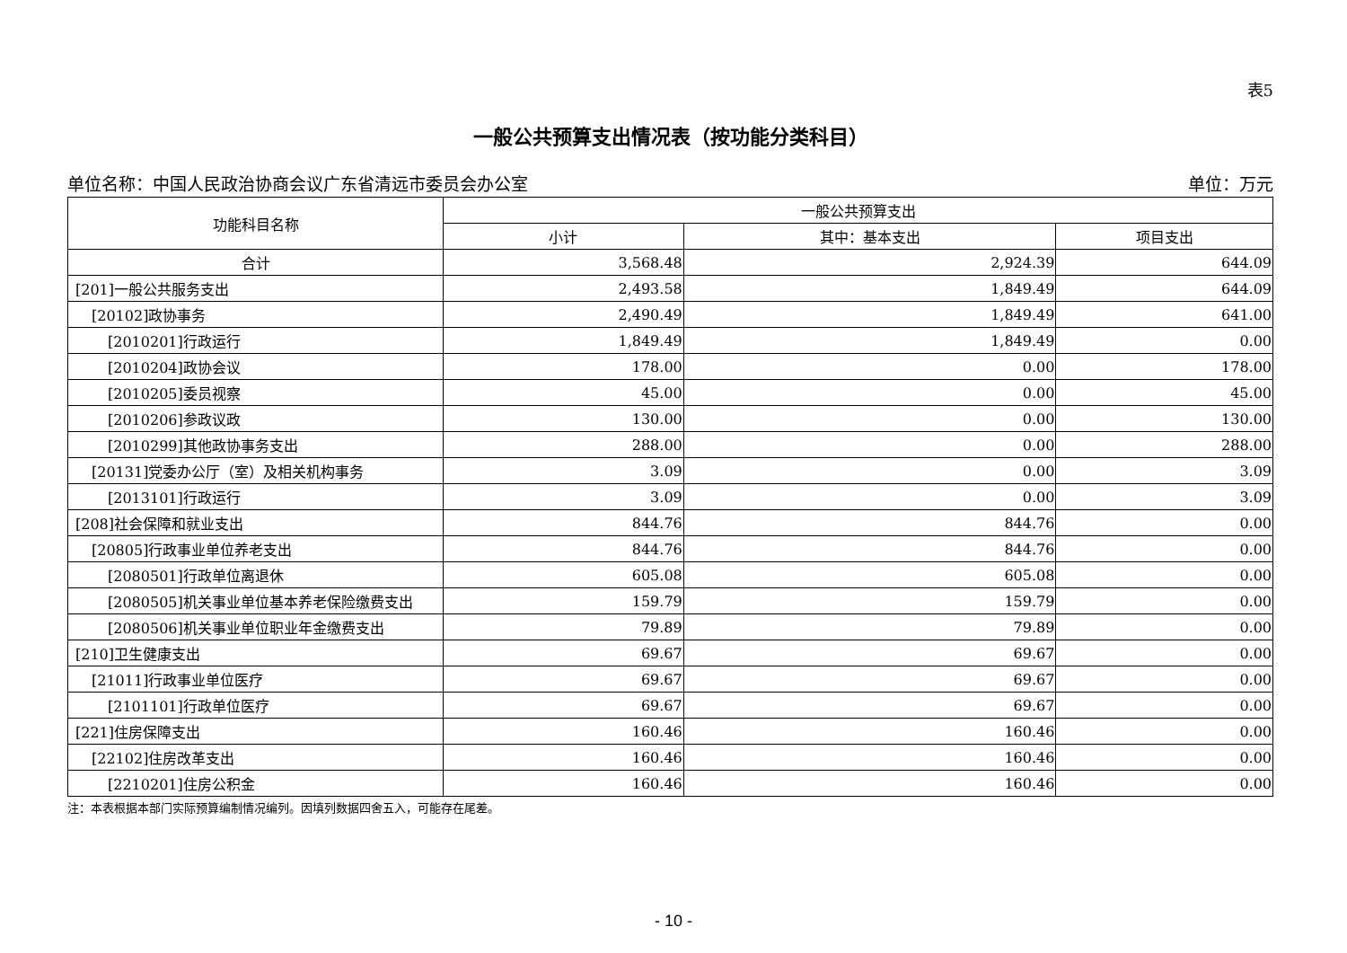表5
一般公共预算支出情况表（按功能分类科目）
单位名称：中国人民政治协商会议广东省清远市委员会办公室 单位：万元
| 功能科目名称 | 一般公共预算支出 | | |
| --- | --- | --- | --- |
| | 小计 | 其中：基本支出 | 项目支出 |
| 合计 | 3,568.48 | 2,924.39 | 644.09 |
| [201]一般公共服务支出 | 2,493.58 | 1,849.49 | 644.09 |
| [20102]政协事务 | 2,490.49 | 1,849.49 | 641.00 |
| [2010201]行政运行 | 1,849.49 | 1,849.49 | 0.00 |
| [2010204]政协会议 | 178.00 | 0.00 | 178.00 |
| [2010205]委员视察 | 45.00 | 0.00 | 45.00 |
| [2010206]参政议政 | 130.00 | 0.00 | 130.00 |
| [2010299]其他政协事务支出 | 288.00 | 0.00 | 288.00 |
| [20131]党委办公厅（室）及相关机构事务 | 3.09 | 0.00 | 3.09 |
| [2013101]行政运行 | 3.09 | 0.00 | 3.09 |
| [208]社会保障和就业支出 | 844.76 | 844.76 | 0.00 |
| [20805]行政事业单位养老支出 | 844.76 | 844.76 | 0.00 |
| [2080501]行政单位离退休 | 605.08 | 605.08 | 0.00 |
| [2080505]机关事业单位基本养老保险缴费支出 | 159.79 | 159.79 | 0.00 |
| [2080506]机关事业单位职业年金缴费支出 | 79.89 | 79.89 | 0.00 |
| [210]卫生健康支出 | 69.67 | 69.67 | 0.00 |
| [21011]行政事业单位医疗 | 69.67 | 69.67 | 0.00 |
| [2101101]行政单位医疗 | 69.67 | 69.67 | 0.00 |
| [221]住房保障支出 | 160.46 | 160.46 | 0.00 |
| [22102]住房改革支出 | 160.46 | 160.46 | 0.00 |
| [2210201]住房公积金 | 160.46 | 160.46 | 0.00 |
注：本表根据本部门实际预算编制情况编列。因填列数据四舍五入，可能存在尾差。
- 10 -